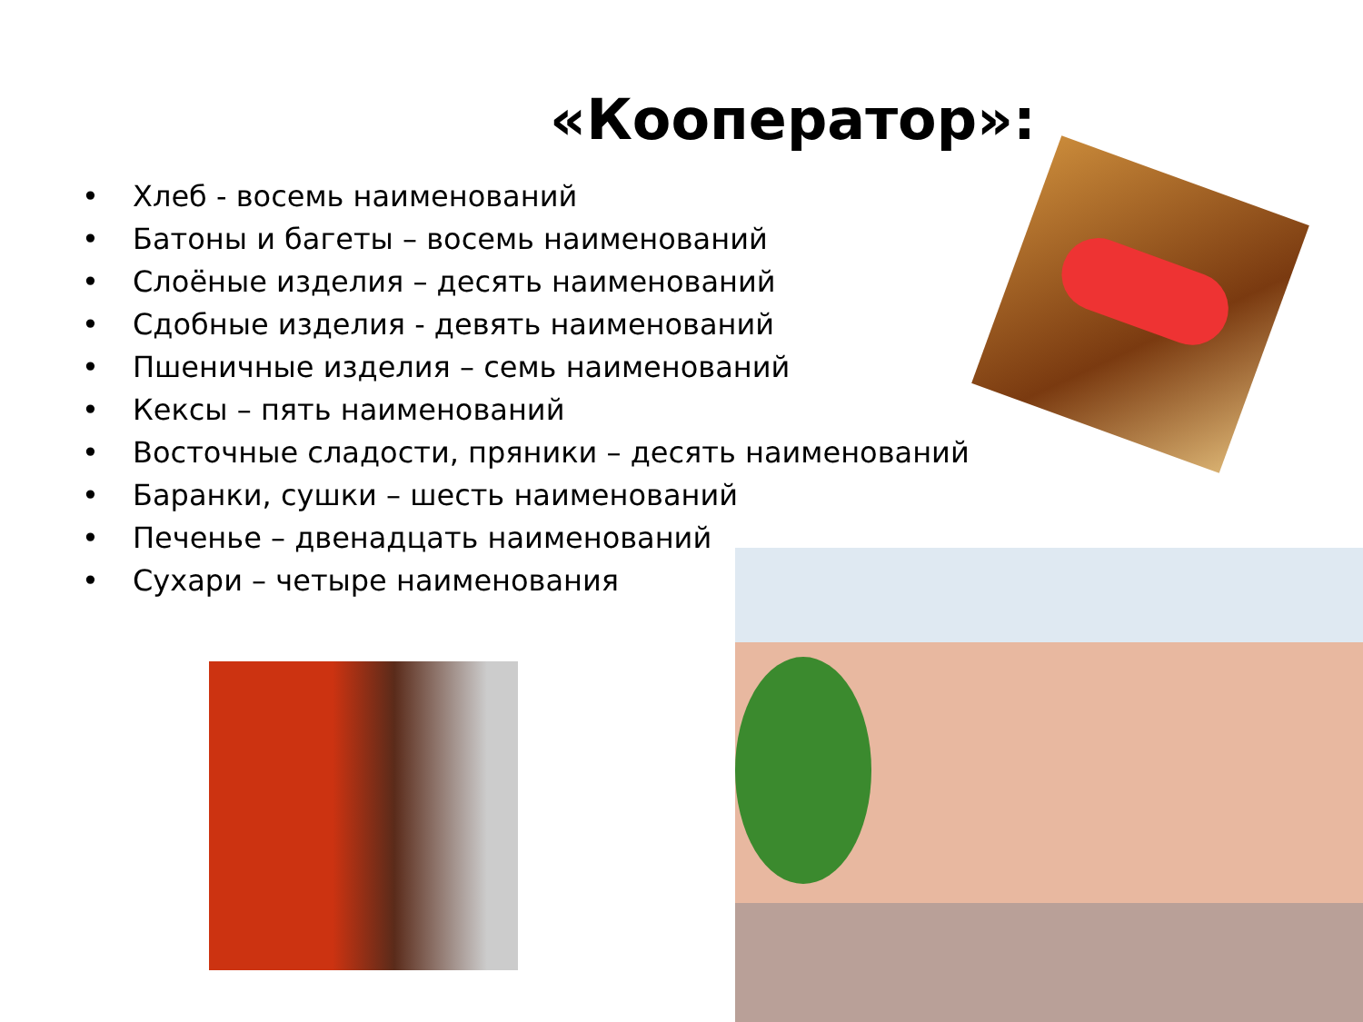«Кооператор»:
• Хлеб - восемь наименований
• Батоны и багеты – восемь наименований
• Слоёные изделия – десять наименований
• Сдобные изделия - девять наименований
• Пшеничные изделия – семь наименований
• Кексы – пять наименований
• Восточные сладости, пряники – десять наименований
• Баранки, сушки – шесть наименований
• Печенье – двенадцать наименований
• Сухари – четыре наименования